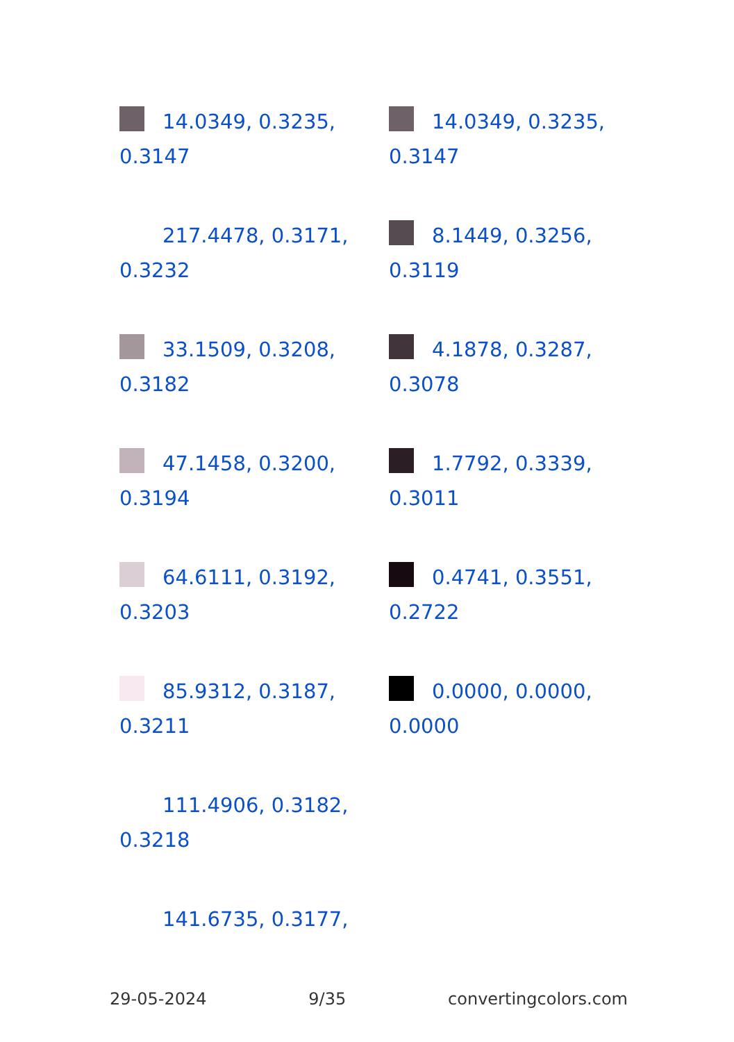14.0349, 0.3235,
0.3147
14.0349, 0.3235,
0.3147
217.4478, 0.3171,
0.3232
8.1449, 0.3256,
0.3119
33.1509, 0.3208,
0.3182
4.1878, 0.3287,
0.3078
47.1458, 0.3200,
0.3194
1.7792, 0.3339,
0.3011
64.6111, 0.3192,
0.3203
0.4741, 0.3551,
0.2722
85.9312, 0.3187,
0.3211
0.0000, 0.0000,
0.0000
111.4906, 0.3182,
0.3218
141.6735, 0.3177,
29-05-2024 9/35 convertingcolors.com